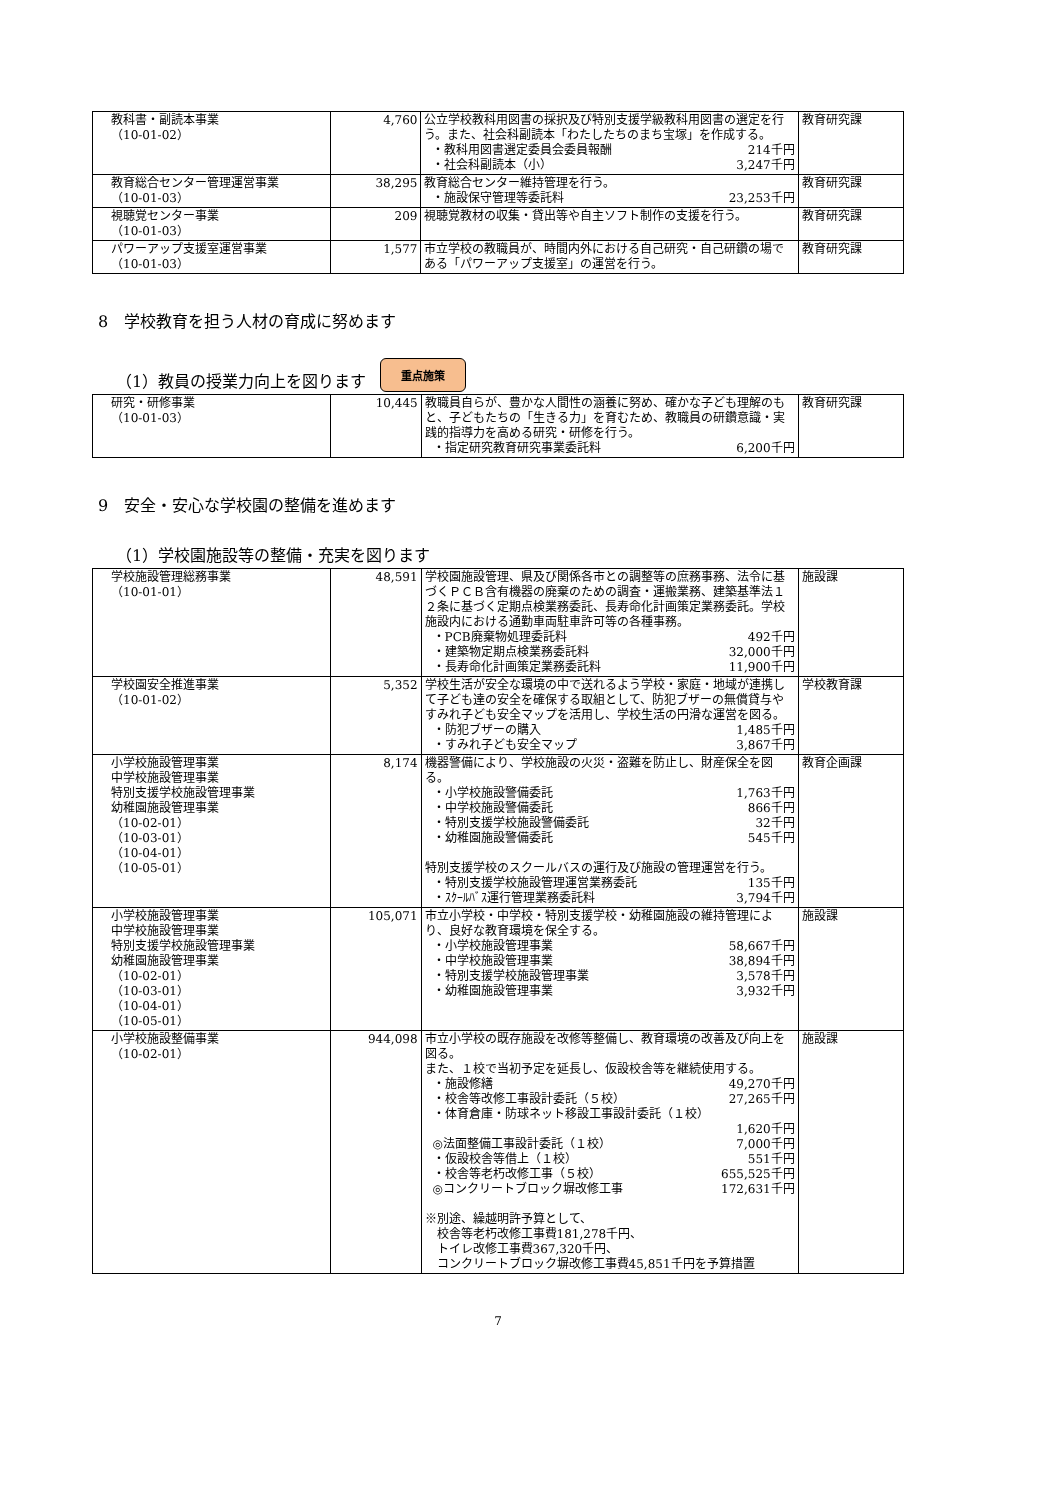| 教科書・副読本事業 （10-01-02） | 4,760 | 公立学校教科用図書の採択及び特別支援学級教科用図書の選定を行う。また、社会科副読本「わたしたちのまち宝塚」を作成する。 ・教科用図書選定委員会委員報酬 214千円 ・社会科副読本（小） 3,247千円 | 教育研究課 |
| 教育総合センター管理運営事業 （10-01-03） | 38,295 | 教育総合センター維持管理を行う。 ・施設保守管理等委託料 23,253千円 | 教育研究課 |
| 視聴覚センター事業 （10-01-03） | 209 | 視聴覚教材の収集・貸出等や自主ソフト制作の支援を行う。 | 教育研究課 |
| パワーアップ支援室運営事業 （10-01-03） | 1,577 | 市立学校の教職員が、時間内外における自己研究・自己研鑽の場である「パワーアップ支援室」の運営を行う。 | 教育研究課 |
8　学校教育を担う人材の育成に努めます
（1）教員の授業力向上を図ります 重点施策
| 研究・研修事業 （10-01-03） | 10,445 | 教職員自らが、豊かな人間性の涵養に努め、確かな子ども理解のもと、子どもたちの「生きる力」を育むため、教職員の研鑽意識・実践的指導力を高める研究・研修を行う。 ・指定研究教育研究事業委託料 6,200千円 | 教育研究課 |
9　安全・安心な学校園の整備を進めます
（1）学校園施設等の整備・充実を図ります
| 学校施設管理総務事業 （10-01-01） | 48,591 | 学校園施設管理、県及び関係各市との調整等の庶務事務、法令に基づくＰＣＢ含有機器の廃棄のための調査・運搬業務、建築基準法１２条に基づく定期点検業務委託、長寿命化計画策定業務委託。学校施設内における通勤車両駐車許可等の各種事務。 ・PCB廃棄物処理委託料 492千円 ・建築物定期点検業務委託料 32,000千円 ・長寿命化計画策定業務委託料 11,900千円 | 施設課 |
| 学校園安全推進事業 （10-01-02） | 5,352 | 学校生活が安全な環境の中で送れるよう学校・家庭・地域が連携して子ども達の安全を確保する取組として、防犯ブザーの無償貸与やすみれ子ども安全マップを活用し、学校生活の円滑な運営を図る。 ・防犯ブザーの購入 1,485千円 ・すみれ子ども安全マップ 3,867千円 | 学校教育課 |
| 小学校施設管理事業 中学校施設管理事業 特別支援学校施設管理事業 幼稚園施設管理事業 （10-02-01） （10-03-01） （10-04-01） （10-05-01） | 8,174 | 機器警備により、学校施設の火災・盗難を防止し、財産保全を図る。 ・小学校施設警備委託 1,763千円 ・中学校施設警備委託 866千円 ・特別支援学校施設警備委託 32千円 ・幼稚園施設警備委託 545千円 特別支援学校のスクールバスの運行及び施設の管理運営を行う。 ・特別支援学校施設管理運営業務委託 135千円 ・ｽｸｰﾙﾊﾞｽ運行管理業務委託料 3,794千円 | 教育企画課 |
| 小学校施設管理事業 中学校施設管理事業 特別支援学校施設管理事業 幼稚園施設管理事業 （10-02-01） （10-03-01） （10-04-01） （10-05-01） | 105,071 | 市立小学校・中学校・特別支援学校・幼稚園施設の維持管理により、良好な教育環境を保全する。 ・小学校施設管理事業 58,667千円 ・中学校施設管理事業 38,894千円 ・特別支援学校施設管理事業 3,578千円 ・幼稚園施設管理事業 3,932千円 | 施設課 |
| 小学校施設整備事業 （10-02-01） | 944,098 | 市立小学校の既存施設を改修等整備し、教育環境の改善及び向上を図る。 また、１校で当初予定を延長し、仮設校舎等を継続使用する。 ・施設修繕 49,270千円 ・校舎等改修工事設計委託（５校） 27,265千円 ・体育倉庫・防球ネット移設工事設計委託（１校） 1,620千円 ◎法面整備工事設計委託（１校） 7,000千円 ・仮設校舎等借上（１校） 551千円 ・校舎等老朽改修工事（５校） 655,525千円 ◎コンクリートブロック塀改修工事 172,631千円 ※別途、繰越明許予算として、 校舎等老朽改修工事費181,278千円、 トイレ改修工事費367,320千円、 コンクリートブロック塀改修工事費45,851千円を予算措置 | 施設課 |
7